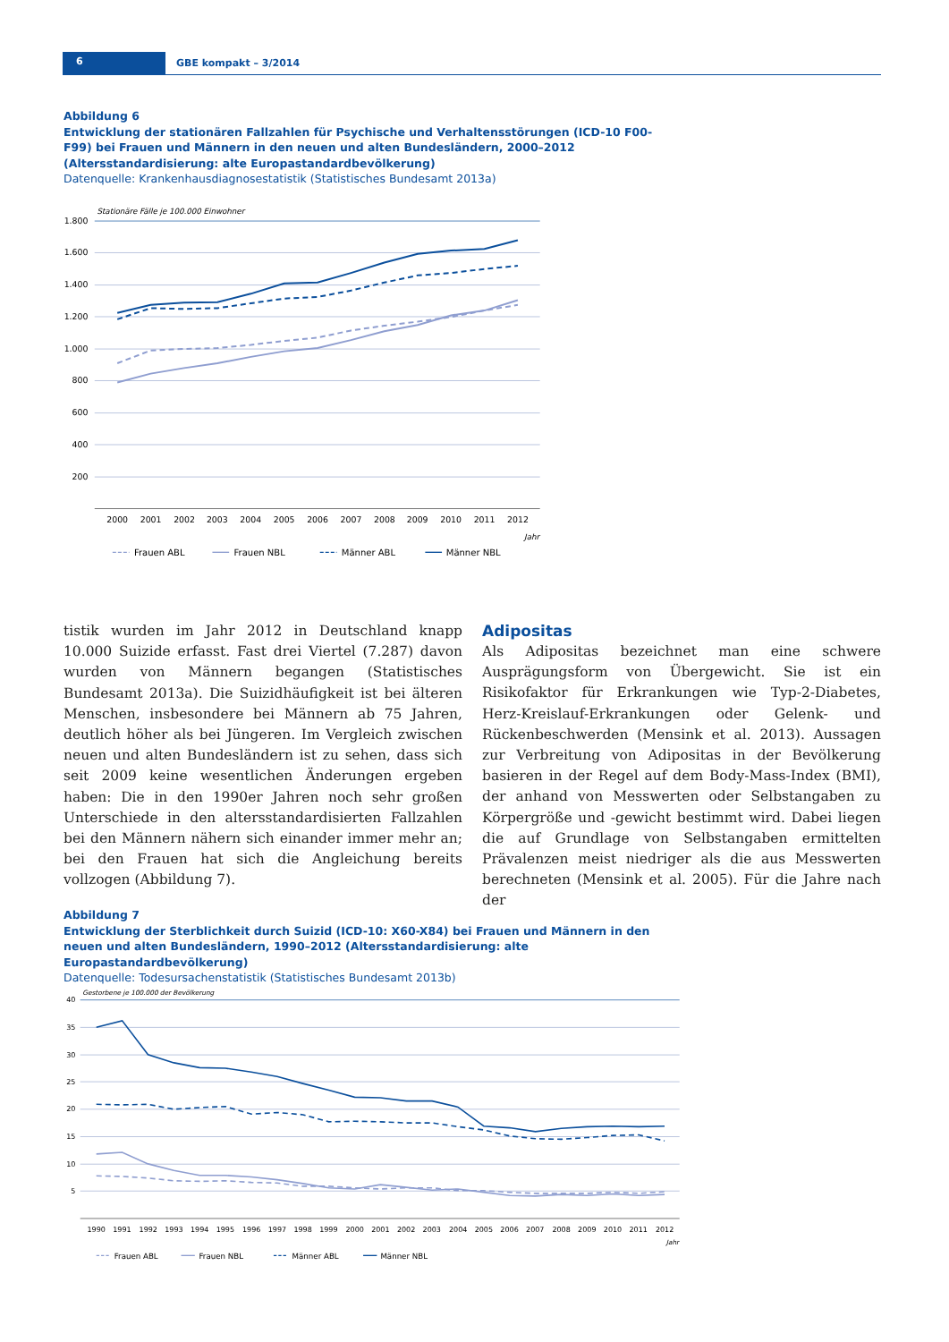6 GBE kompakt – 3/2014
Abbildung 6
Entwicklung der stationären Fallzahlen für Psychische und Verhaltensstörungen (ICD-10 F00-F99) bei Frauen und Männern in den neuen und alten Bundesländern, 2000–2012 (Altersstandardisierung: alte Europa­standardbevölkerung)
Datenquelle: Krankenhausdiagnosestatistik (Statistisches Bundesamt 2013a)
Stationäre Fälle je 100.000 Einwohner
1.800
1.600
1.400
1.200
1.000
800
600
400
200
2000
2001
2002
2003
2004
2005
2006
2007
2008
2009
2010
2011
2012
Jahr
Frauen ABL
Frauen NBL
Männer ABL
Männer NBL
tistik wurden im Jahr 2012 in Deutschland knapp 10.000 Suizide erfasst. Fast drei Viertel (7.287) davon wurden von Männern begangen (Statistisches Bundesamt 2013a). Die Suizidhäufigkeit ist bei älteren Menschen, insbesondere bei Männern ab 75 Jahren, deutlich höher als bei Jüngeren. Im Vergleich zwischen neuen und alten Bundesländern ist zu sehen, dass sich seit 2009 keine wesentlichen Ände­rungen ergeben haben: Die in den 1990er Jahren noch sehr großen Unterschiede in den altersstandardisierten Fallzahlen bei den Männern nähern sich einander immer mehr an; bei den Frauen hat sich die Angleichung bereits vollzogen (Abbildung 7).
Adipositas
Als Adipositas bezeichnet man eine schwere Ausprägungs­form von Übergewicht. Sie ist ein Risikofaktor für Erkran­kungen wie Typ-2-Diabetes, Herz-Kreislauf-Erkrankungen oder Gelenk- und Rückenbeschwerden (Mensink et al. 2013). Aussagen zur Verbreitung von Adipositas in der Bevölkerung basieren in der Regel auf dem Body-Mass-Index (BMI), der anhand von Messwerten oder Selbst­angaben zu Körpergröße und -gewicht bestimmt wird. Dabei liegen die auf Grundlage von Selbstangaben ermit­telten Prävalenzen meist niedriger als die aus Messwerten berechneten (Mensink et al. 2005). Für die Jahre nach der
Abbildung 7
Entwicklung der Sterblichkeit durch Suizid (ICD-10: X60-X84) bei Frauen und Männern in den neuen und alten Bundesländern, 1990–2012 (Altersstandardisierung: alte Europastandardbevölkerung)
Datenquelle: Todesursachenstatistik (Statistisches Bundesamt 2013b)
Gestorbene je 100.000 der Bevölkerung
40
35
30
25
20
15
10
5
1990
1991
1992
1993
1994
1995
1996
1997
1998
1999
2000
2001
2002
2003
2004
2005
2006
2007
2008
2009
2010
2011
2012
Jahr
Frauen ABL
Frauen NBL
Männer ABL
Männer NBL